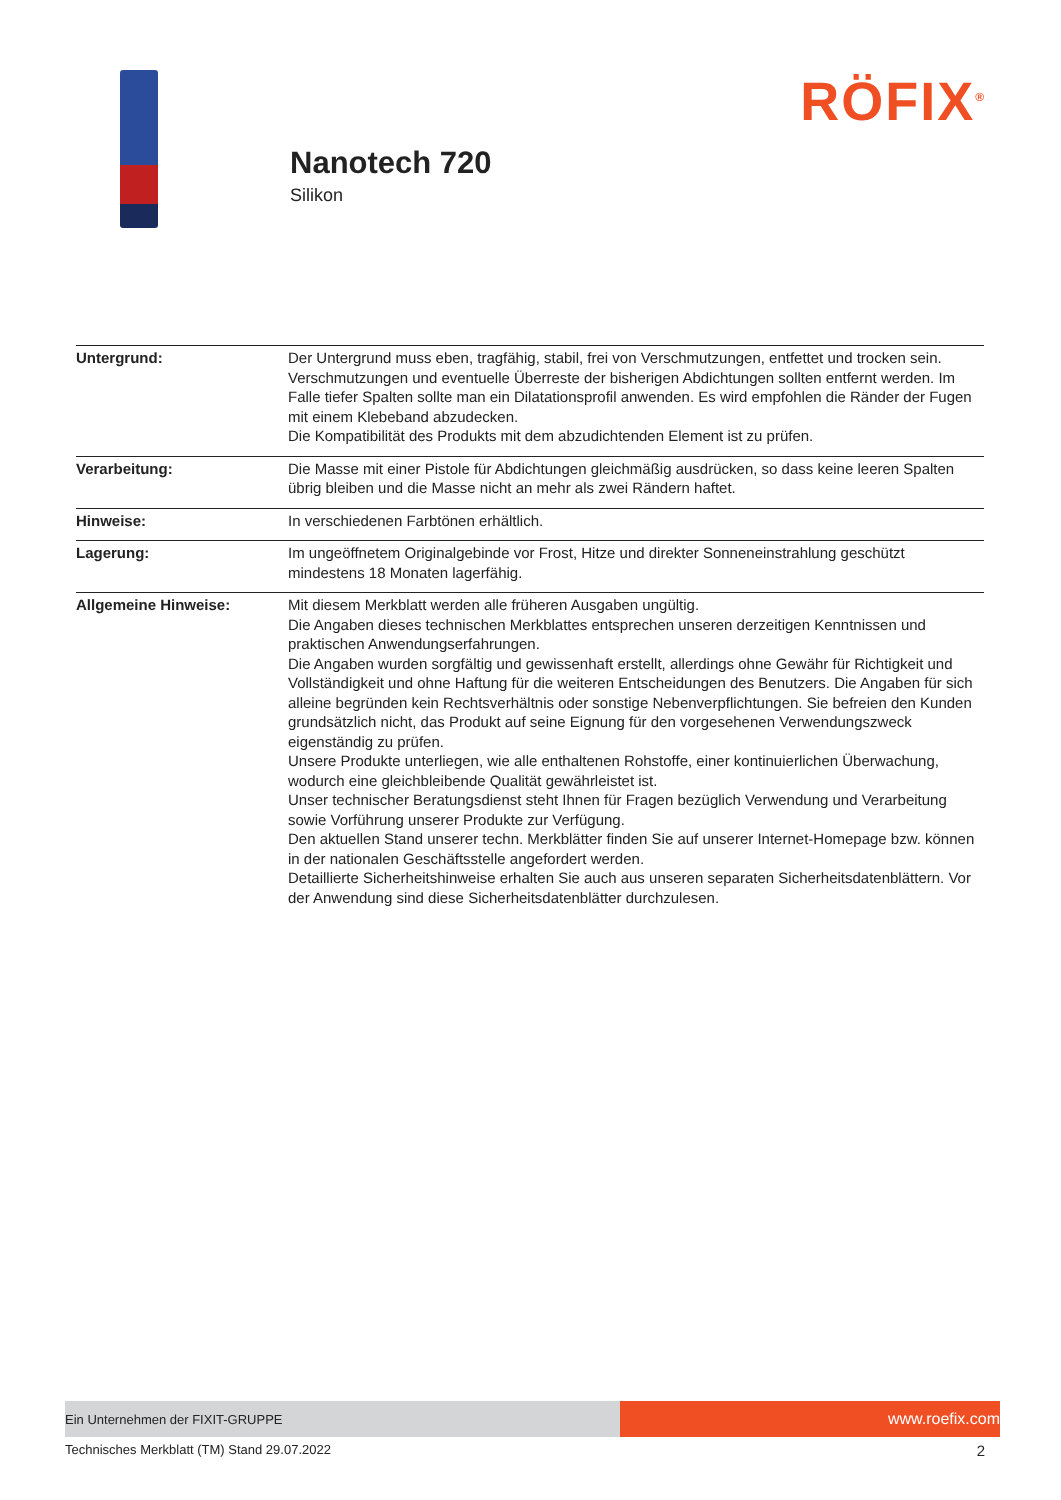Nanotech 720
Silikon
RÖFIX<sup>®</sup>
| Untergrund: | Der Untergrund muss eben, tragfähig, stabil, frei von Verschmutzungen, entfettet und trocken sein. Verschmutzungen und eventuelle Überreste der bisherigen Abdichtungen sollten entfernt werden. Im Falle tiefer Spalten sollte man ein Dilatationsprofil anwenden. Es wird empfohlen die Ränder der Fugen mit einem Klebeband abzudecken. Die Kompatibilität des Produkts mit dem abzudichtenden Element ist zu prüfen. |
| Verarbeitung: | Die Masse mit einer Pistole für Abdichtungen gleichmäßig ausdrücken, so dass keine leeren Spalten übrig bleiben und die Masse nicht an mehr als zwei Rändern haftet. |
| Hinweise: | In verschiedenen Farbtönen erhältlich. |
| Lagerung: | Im ungeöffnetem Originalgebinde vor Frost, Hitze und direkter Sonneneinstrahlung geschützt mindestens 18 Monaten lagerfähig. |
| Allgemeine Hinweise: | Mit diesem Merkblatt werden alle früheren Ausgaben ungültig. Die Angaben dieses technischen Merkblattes entsprechen unseren derzeitigen Kenntnissen und praktischen Anwendungserfahrungen. Die Angaben wurden sorgfältig und gewissenhaft erstellt, allerdings ohne Gewähr für Richtigkeit und Vollständigkeit und ohne Haftung für die weiteren Entscheidungen des Benutzers. Die Angaben für sich alleine begründen kein Rechtsverhältnis oder sonstige Nebenverpflichtungen. Sie befreien den Kunden grundsätzlich nicht, das Produkt auf seine Eignung für den vorgesehenen Verwendungszweck eigenständig zu prüfen. Unsere Produkte unterliegen, wie alle enthaltenen Rohstoffe, einer kontinuierlichen Überwachung, wodurch eine gleichbleibende Qualität gewährleistet ist. Unser technischer Beratungsdienst steht Ihnen für Fragen bezüglich Verwendung und Verarbeitung sowie Vorführung unserer Produkte zur Verfügung. Den aktuellen Stand unserer techn. Merkblätter finden Sie auf unserer Internet-Homepage bzw. können in der nationalen Geschäftsstelle angefordert werden. Detaillierte Sicherheitshinweise erhalten Sie auch aus unseren separaten Sicherheitsdatenblättern. Vor der Anwendung sind diese Sicherheitsdatenblätter durchzulesen. |
Ein Unternehmen der FIXIT-GRUPPE
www.roefix.com
Technisches Merkblatt (TM) Stand 29.07.2022 2